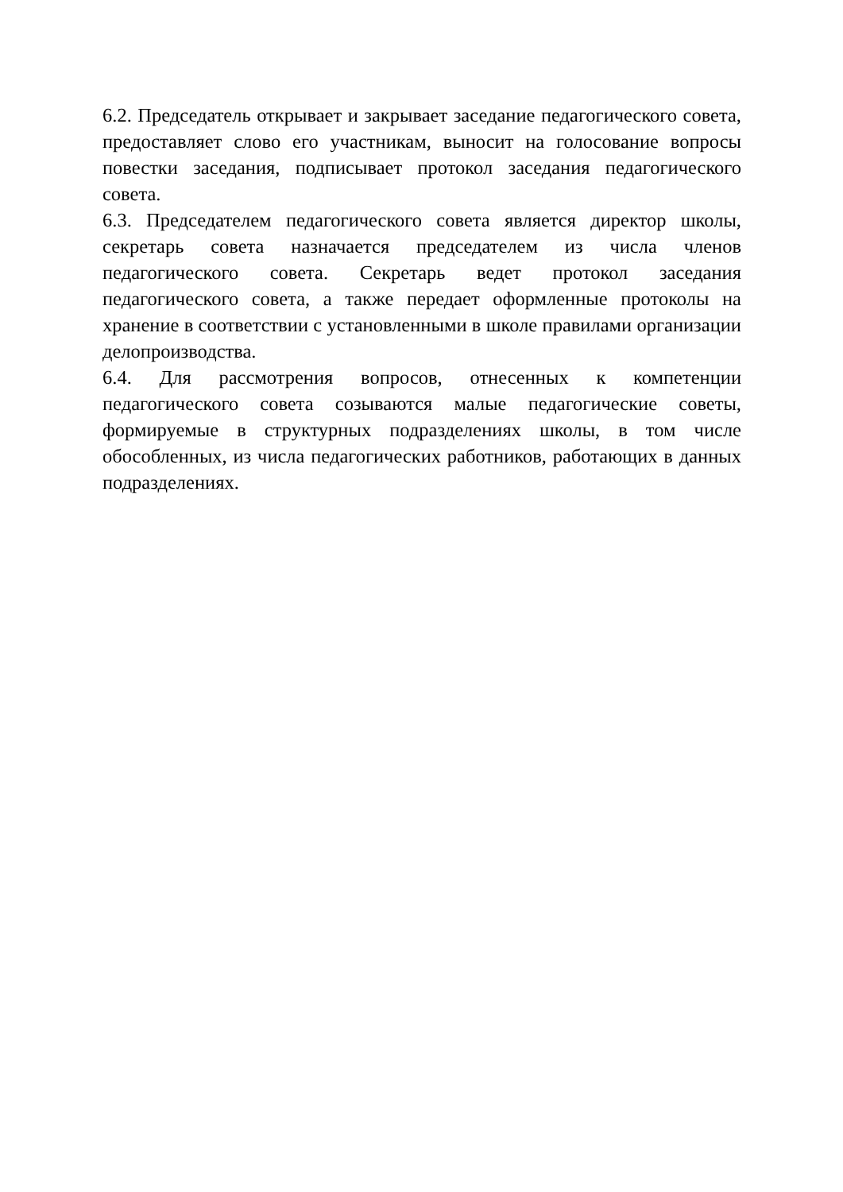6.2. Председатель открывает и закрывает заседание педагогического совета, предоставляет слово его участникам, выносит на голосование вопросы повестки заседания, подписывает протокол заседания педагогического совета.
6.3. Председателем педагогического совета является директор школы, секретарь совета назначается председателем из числа членов педагогического совета. Секретарь ведет протокол заседания педагогического совета, а также передает оформленные протоколы на хранение в соответствии с установленными в школе правилами организации делопроизводства.
6.4. Для рассмотрения вопросов, отнесенных к компетенции педагогического совета созываются малые педагогические советы, формируемые в структурных подразделениях школы, в том числе обособленных, из числа педагогических работников, работающих в данных подразделениях.